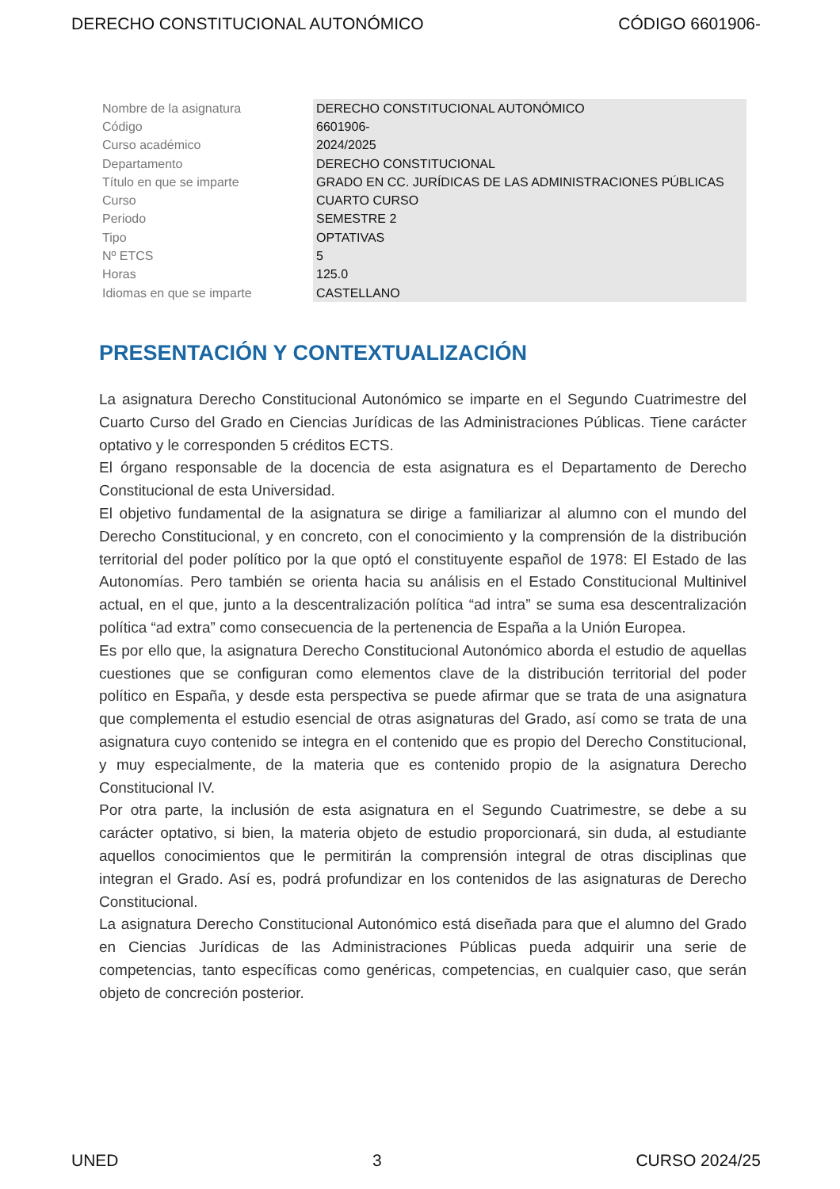DERECHO CONSTITUCIONAL AUTONÓMICO CÓDIGO 6601906-
| Nombre de la asignatura | DERECHO CONSTITUCIONAL AUTONÓMICO |
| Código | 6601906- |
| Curso académico | 2024/2025 |
| Departamento | DERECHO CONSTITUCIONAL |
| Título en que se imparte | GRADO EN CC. JURÍDICAS DE LAS ADMINISTRACIONES PÚBLICAS |
| Curso | CUARTO CURSO |
| Periodo | SEMESTRE 2 |
| Tipo | OPTATIVAS |
| Nº ETCS | 5 |
| Horas | 125.0 |
| Idiomas en que se imparte | CASTELLANO |
PRESENTACIÓN Y CONTEXTUALIZACIÓN
La asignatura Derecho Constitucional Autonómico se imparte en el Segundo Cuatrimestre del Cuarto Curso del Grado en Ciencias Jurídicas de las Administraciones Públicas. Tiene carácter optativo y le corresponden 5 créditos ECTS.
El órgano responsable de la docencia de esta asignatura es el Departamento de Derecho Constitucional de esta Universidad.
El objetivo fundamental de la asignatura se dirige a familiarizar al alumno con el mundo del Derecho Constitucional, y en concreto, con el conocimiento y la comprensión de la distribución territorial del poder político por la que optó el constituyente español de 1978: El Estado de las Autonomías. Pero también se orienta hacia su análisis en el Estado Constitucional Multinivel actual, en el que, junto a la descentralización política “ad intra” se suma esa descentralización política “ad extra” como consecuencia de la pertenencia de España a la Unión Europea.
Es por ello que, la asignatura Derecho Constitucional Autonómico aborda el estudio de aquellas cuestiones que se configuran como elementos clave de la distribución territorial del poder político en España, y desde esta perspectiva se puede afirmar que se trata de una asignatura que complementa el estudio esencial de otras asignaturas del Grado, así como se trata de una asignatura cuyo contenido se integra en el contenido que es propio del Derecho Constitucional, y muy especialmente, de la materia que es contenido propio de la asignatura Derecho Constitucional IV.
Por otra parte, la inclusión de esta asignatura en el Segundo Cuatrimestre, se debe a su carácter optativo, si bien, la materia objeto de estudio proporcionará, sin duda, al estudiante aquellos conocimientos que le permitirán la comprensión integral de otras disciplinas que integran el Grado. Así es, podrá profundizar en los contenidos de las asignaturas de Derecho Constitucional.
La asignatura Derecho Constitucional Autonómico está diseñada para que el alumno del Grado en Ciencias Jurídicas de las Administraciones Públicas pueda adquirir una serie de competencias, tanto específicas como genéricas, competencias, en cualquier caso, que serán objeto de concreción posterior.
UNED 3 CURSO 2024/25